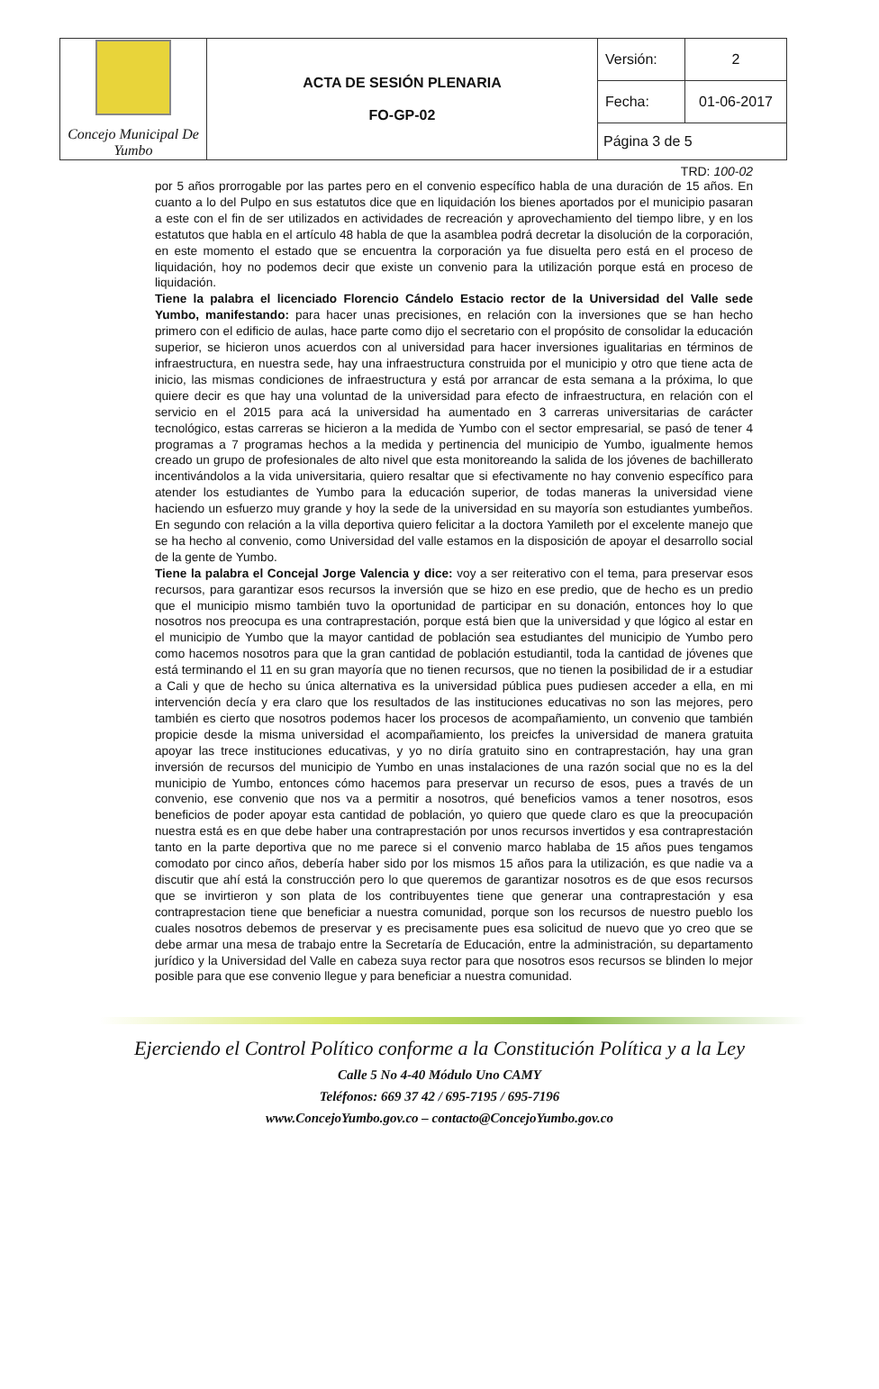| Concejo Municipal De Yumbo | ACTA DE SESIÓN PLENARIA FO-GP-02 | Versión: | 2 |
| | | Fecha: | 01-06-2017 |
| | | Página 3 de 5 | |
TRD: 100-02
por 5 años prorrogable por las partes pero en el convenio específico habla de una duración de 15 años. En cuanto a lo del Pulpo en sus estatutos dice que en liquidación los bienes aportados por el municipio pasaran a este con el fin de ser utilizados en actividades de recreación y aprovechamiento del tiempo libre, y en los estatutos que habla en el artículo 48 habla de que la asamblea podrá decretar la disolución de la corporación, en este momento el estado que se encuentra la corporación ya fue disuelta pero está en el proceso de liquidación, hoy no podemos decir que existe un convenio para la utilización porque está en proceso de liquidación.
Tiene la palabra el licenciado Florencio Cándelo Estacio rector de la Universidad del Valle sede Yumbo, manifestando: para hacer unas precisiones, en relación con la inversiones que se han hecho primero con el edificio de aulas, hace parte como dijo el secretario con el propósito de consolidar la educación superior, se hicieron unos acuerdos con al universidad para hacer inversiones igualitarias en términos de infraestructura, en nuestra sede, hay una infraestructura construida por el municipio y otro que tiene acta de inicio, las mismas condiciones de infraestructura y está por arrancar de esta semana a la próxima, lo que quiere decir es que hay una voluntad de la universidad para efecto de infraestructura, en relación con el servicio en el 2015 para acá la universidad ha aumentado en 3 carreras universitarias de carácter tecnológico, estas carreras se hicieron a la medida de Yumbo con el sector empresarial, se pasó de tener 4 programas a 7 programas hechos a la medida y pertinencia del municipio de Yumbo, igualmente hemos creado un grupo de profesionales de alto nivel que esta monitoreando la salida de los jóvenes de bachillerato incentivándolos a la vida universitaria, quiero resaltar que si efectivamente no hay convenio específico para atender los estudiantes de Yumbo para la educación superior, de todas maneras la universidad viene haciendo un esfuerzo muy grande y hoy la sede de la universidad en su mayoría son estudiantes yumbeños. En segundo con relación a la villa deportiva quiero felicitar a la doctora Yamileth por el excelente manejo que se ha hecho al convenio, como Universidad del valle estamos en la disposición de apoyar el desarrollo social de la gente de Yumbo.
Tiene la palabra el Concejal Jorge Valencia y dice: voy a ser reiterativo con el tema, para preservar esos recursos, para garantizar esos recursos la inversión que se hizo en ese predio, que de hecho es un predio que el municipio mismo también tuvo la oportunidad de participar en su donación, entonces hoy lo que nosotros nos preocupa es una contraprestación, porque está bien que la universidad y que lógico al estar en el municipio de Yumbo que la mayor cantidad de población sea estudiantes del municipio de Yumbo pero como hacemos nosotros para que la gran cantidad de población estudiantil, toda la cantidad de jóvenes que está terminando el 11 en su gran mayoría que no tienen recursos, que no tienen la posibilidad de ir a estudiar a Cali y que de hecho su única alternativa es la universidad pública pues pudiesen acceder a ella, en mi intervención decía y era claro que los resultados de las instituciones educativas no son las mejores, pero también es cierto que nosotros podemos hacer los procesos de acompañamiento, un convenio que también propicie desde la misma universidad el acompañamiento, los preicfes la universidad de manera gratuita apoyar las trece instituciones educativas, y yo no diría gratuito sino en contraprestación, hay una gran inversión de recursos del municipio de Yumbo en unas instalaciones de una razón social que no es la del municipio de Yumbo, entonces cómo hacemos para preservar un recurso de esos, pues a través de un convenio, ese convenio que nos va a permitir a nosotros, qué beneficios vamos a tener nosotros, esos beneficios de poder apoyar esta cantidad de población, yo quiero que quede claro es que la preocupación nuestra está es en que debe haber una contraprestación por unos recursos invertidos y esa contraprestación tanto en la parte deportiva que no me parece si el convenio marco hablaba de 15 años pues tengamos comodato por cinco años, debería haber sido por los mismos 15 años para la utilización, es que nadie va a discutir que ahí está la construcción pero lo que queremos de garantizar nosotros es de que esos recursos que se invirtieron y son plata de los contribuyentes tiene que generar una contraprestación y esa contraprestacion tiene que beneficiar a nuestra comunidad, porque son los recursos de nuestro pueblo los cuales nosotros debemos de preservar y es precisamente pues esa solicitud de nuevo que yo creo que se debe armar una mesa de trabajo entre la Secretaría de Educación, entre la administración, su departamento jurídico y la Universidad del Valle en cabeza suya rector para que nosotros esos recursos se blinden lo mejor posible para que ese convenio llegue y para beneficiar a nuestra comunidad.
Ejerciendo el Control Político conforme a la Constitución Política y a la Ley
Calle 5 No 4-40 Módulo Uno CAMY
Teléfonos: 669 37 42 / 695-7195 / 695-7196
www.ConcejoYumbo.gov.co – contacto@ConcejoYumbo.gov.co